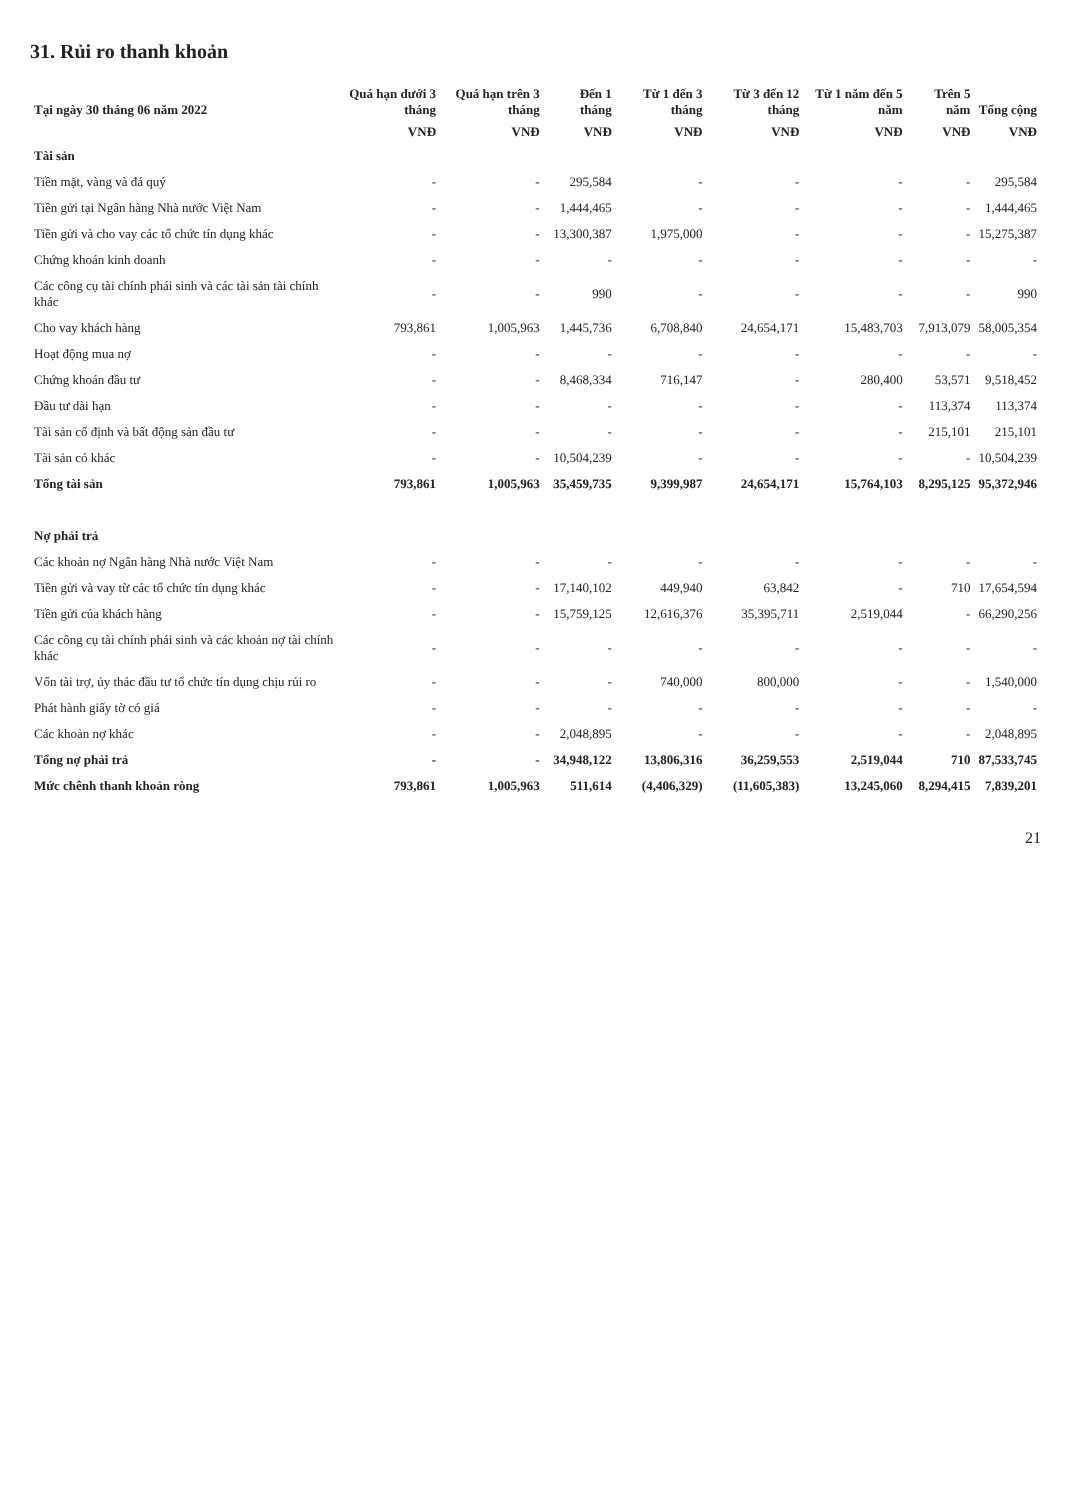31. Rủi ro thanh khoản
| Tại ngày 30 tháng 06 năm 2022 | Quá hạn dưới 3 tháng | Quá hạn trên 3 tháng | Đến 1 tháng | Từ 1 đến 3 tháng | Từ 3 đến 12 tháng | Từ 1 năm đến 5 năm | Trên 5 năm | Tổng cộng |
| --- | --- | --- | --- | --- | --- | --- | --- | --- |
| | VNĐ | VNĐ | VNĐ | VNĐ | VNĐ | VNĐ | VNĐ | VNĐ |
| Tài sản | | | | | | | | |
| Tiền mặt, vàng và đá quý | - | - | 295,584 | - | - | - | - | 295,584 |
| Tiền gửi tại Ngân hàng Nhà nước Việt Nam | - | - | 1,444,465 | - | - | - | - | 1,444,465 |
| Tiền gửi và cho vay các tổ chức tín dụng khác | - | - | 13,300,387 | 1,975,000 | - | - | - | 15,275,387 |
| Chứng khoán kinh doanh | - | - | - | - | - | - | - | - |
| Các công cụ tài chính phái sinh và các tài sản tài chính khác | - | - | 990 | - | - | - | - | 990 |
| Cho vay khách hàng | 793,861 | 1,005,963 | 1,445,736 | 6,708,840 | 24,654,171 | 15,483,703 | 7,913,079 | 58,005,354 |
| Hoạt động mua nợ | - | - | - | - | - | - | - | - |
| Chứng khoán đầu tư | - | - | 8,468,334 | 716,147 | - | 280,400 | 53,571 | 9,518,452 |
| Đầu tư dài hạn | - | - | - | - | - | - | 113,374 | 113,374 |
| Tài sản cố định và bất động sản đầu tư | - | - | - | - | - | - | 215,101 | 215,101 |
| Tài sản có khác | - | - | 10,504,239 | - | - | - | - | 10,504,239 |
| Tổng tài sản | 793,861 | 1,005,963 | 35,459,735 | 9,399,987 | 24,654,171 | 15,764,103 | 8,295,125 | 95,372,946 |
| Nợ phải trả | | | | | | | | |
| Các khoản nợ Ngân hàng Nhà nước Việt Nam | - | - | - | - | - | - | - | - |
| Tiền gửi và vay từ các tổ chức tín dụng khác | - | - | 17,140,102 | 449,940 | 63,842 | - | 710 | 17,654,594 |
| Tiền gửi của khách hàng | - | - | 15,759,125 | 12,616,376 | 35,395,711 | 2,519,044 | - | 66,290,256 |
| Các công cụ tài chính phái sinh và các khoản nợ tài chính khác | - | - | - | - | - | - | - | - |
| Vốn tài trợ, ủy thác đầu tư tổ chức tín dụng chịu rủi ro | - | - | - | 740,000 | 800,000 | - | - | 1,540,000 |
| Phát hành giấy tờ có giá | - | - | - | - | - | - | - | - |
| Các khoản nợ khác | - | - | 2,048,895 | - | - | - | - | 2,048,895 |
| Tổng nợ phải trả | - | - | 34,948,122 | 13,806,316 | 36,259,553 | 2,519,044 | 710 | 87,533,745 |
| Mức chênh thanh khoản ròng | 793,861 | 1,005,963 | 511,614 | (4,406,329) | (11,605,383) | 13,245,060 | 8,294,415 | 7,839,201 |
21